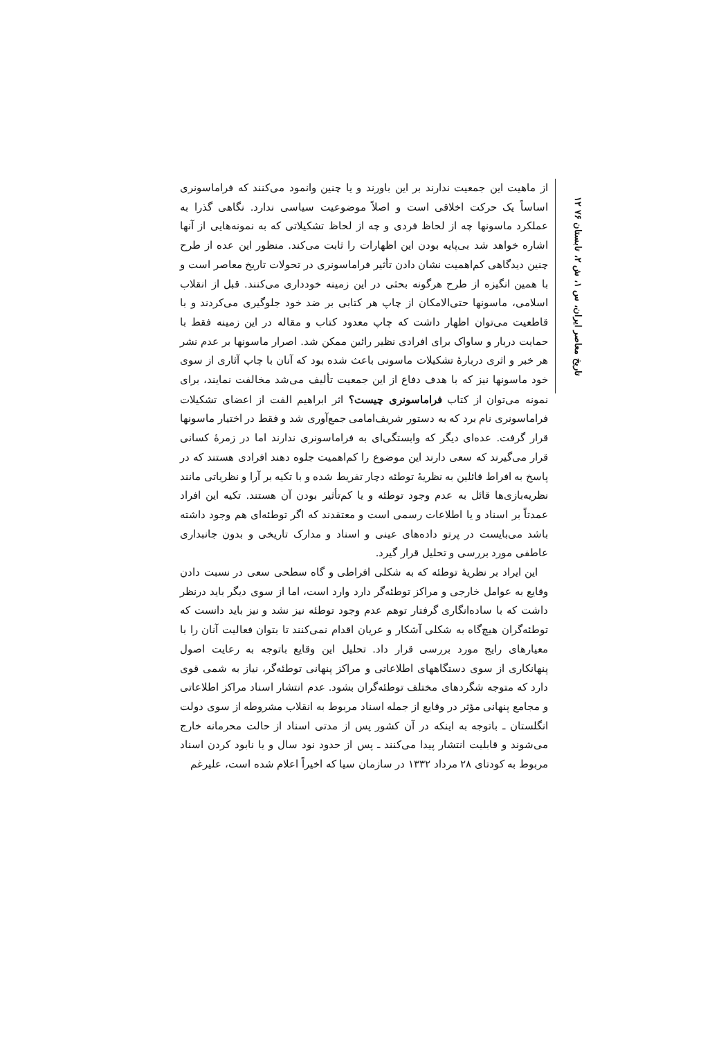۱۲ تاریخ معاصر ایران، س ۱، ش ۲، تابستان ۷۶
از ماهیت این جمعیت ندارند بر این باورند و یا چنین وانمود می‌کنند که فراماسونری اساساً یک حرکت اخلاقی است و اصلاً موضوعیت سیاسی ندارد. نگاهی گذرا به عملکرد ماسونها چه از لحاظ فردی و چه از لحاظ تشکیلاتی که به نمونه‌هایی از آنها اشاره خواهد شد بی‌پایه بودن این اظهارات را ثابت می‌کند. منظور این عده از طرح چنین دیدگاهی کم‌اهمیت نشان دادن تأثیر فراماسونری در تحولات تاریخ معاصر است و با همین انگیزه از طرح هرگونه بحثی در این زمینه خودداری می‌کنند. قبل از انقلاب اسلامی، ماسونها حتی‌الامکان از چاپ هر کتابی بر ضد خود جلوگیری می‌کردند و با قاطعیت می‌توان اظهار داشت که چاپ معدود کتاب و مقاله در این زمینه فقط با حمایت دربار و ساواک برای افرادی نظیر رائین ممکن شد. اصرار ماسونها بر عدم نشر هر خبر و اثری دربارهٔ تشکیلات ماسونی باعث شده بود که آنان با چاپ آثاری از سوی خود ماسونها نیز که با هدف دفاع از این جمعیت تألیف می‌شد مخالفت نمایند، برای نمونه می‌توان از کتاب فراماسونری چیست؟ اثر ابراهیم الفت از اعضای تشکیلات فراماسونری نام برد که به دستور شریف‌امامی جمع‌آوری شد و فقط در اختیار ماسونها قرار گرفت. عده‌ای دیگر که وابستگی‌ای به فراماسونری ندارند اما در زمرهٔ کسانی قرار می‌گیرند که سعی دارند این موضوع را کم‌اهمیت جلوه دهند افرادی هستند که در پاسخ به افراط قائلین به نظریهٔ توطئه دچار تفریط شده و با تکیه بر آرا و نظریاتی مانند نظریه‌بازی‌ها قائل به عدم وجود توطئه و یا کم‌تأثیر بودن آن هستند. تکیه این افراد عمدتاً بر اسناد و یا اطلاعات رسمی است و معتقدند که اگر توطئه‌ای هم وجود داشته باشد می‌بایست در پرتو داده‌های عینی و اسناد و مدارک تاریخی و بدون جانبداری عاطفی مورد بررسی و تحلیل قرار گیرد.
این ایراد بر نظریهٔ توطئه که به شکلی افراطی و گاه سطحی سعی در نسبت دادن وقایع به عوامل خارجی و مراکز توطئه‌گر دارد وارد است، اما از سوی دیگر باید درنظر داشت که با ساده‌انگاری گرفتار توهم عدم وجود توطئه نیز نشد و نیز باید دانست که توطئه‌گران هیچ‌گاه به شکلی آشکار و عریان اقدام نمی‌کنند تا بتوان فعالیت آنان را با معیارهای رایج مورد بررسی قرار داد. تحلیل این وقایع باتوجه به رعایت اصول پنهانکاری از سوی دستگاههای اطلاعاتی و مراکز پنهانی توطئه‌گر، نیاز به شمی قوی دارد که متوجه شگردهای مختلف توطئه‌گران بشود. عدم انتشار اسناد مراکز اطلاعاتی و مجامع پنهانی مؤثر در وقایع از جمله اسناد مربوط به انقلاب مشروطه از سوی دولت انگلستان ـ باتوجه به اینکه در آن کشور پس از مدتی اسناد از حالت محرمانه خارج می‌شوند و قابلیت انتشار پیدا می‌کنند ـ پس از حدود نود سال و یا نابود کردن اسناد مربوط به کودتای ۲۸ مرداد ۱۳۳۲ در سازمان سیا که اخیراً اعلام شده است، علیرغم